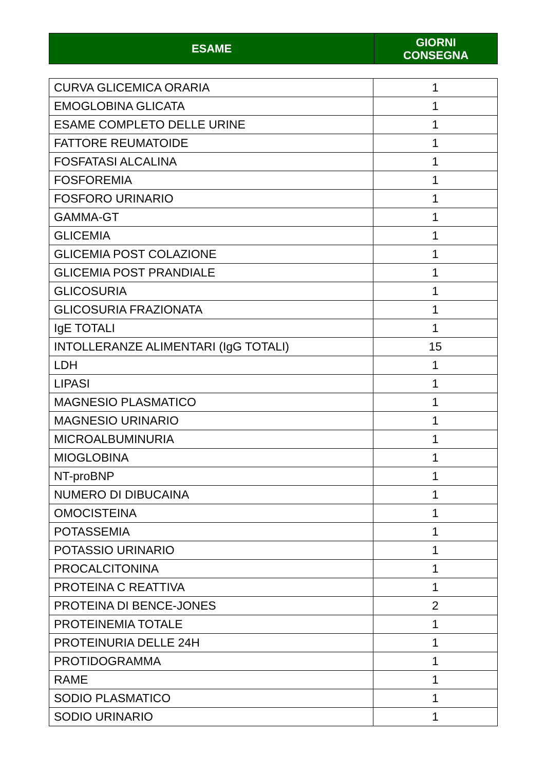| ESAME | GIORNI CONSEGNA |
| --- | --- |
| CURVA GLICEMICA ORARIA | 1 |
| EMOGLOBINA GLICATA | 1 |
| ESAME COMPLETO DELLE URINE | 1 |
| FATTORE REUMATOIDE | 1 |
| FOSFATASI ALCALINA | 1 |
| FOSFOREMIA | 1 |
| FOSFORO URINARIO | 1 |
| GAMMA-GT | 1 |
| GLICEMIA | 1 |
| GLICEMIA POST COLAZIONE | 1 |
| GLICEMIA POST PRANDIALE | 1 |
| GLICOSURIA | 1 |
| GLICOSURIA FRAZIONATA | 1 |
| IgE TOTALI | 1 |
| INTOLLERANZE ALIMENTARI (IgG TOTALI) | 15 |
| LDH | 1 |
| LIPASI | 1 |
| MAGNESIO PLASMATICO | 1 |
| MAGNESIO URINARIO | 1 |
| MICROALBUMINURIA | 1 |
| MIOGLOBINA | 1 |
| NT-proBNP | 1 |
| NUMERO DI DIBUCAINA | 1 |
| OMOCISTEINA | 1 |
| POTASSEMIA | 1 |
| POTASSIO URINARIO | 1 |
| PROCALCITONINA | 1 |
| PROTEINA C REATTIVA | 1 |
| PROTEINA DI BENCE-JONES | 2 |
| PROTEINEMIA TOTALE | 1 |
| PROTEINURIA DELLE 24H | 1 |
| PROTIDOGRAMMA | 1 |
| RAME | 1 |
| SODIO PLASMATICO | 1 |
| SODIO URINARIO | 1 |